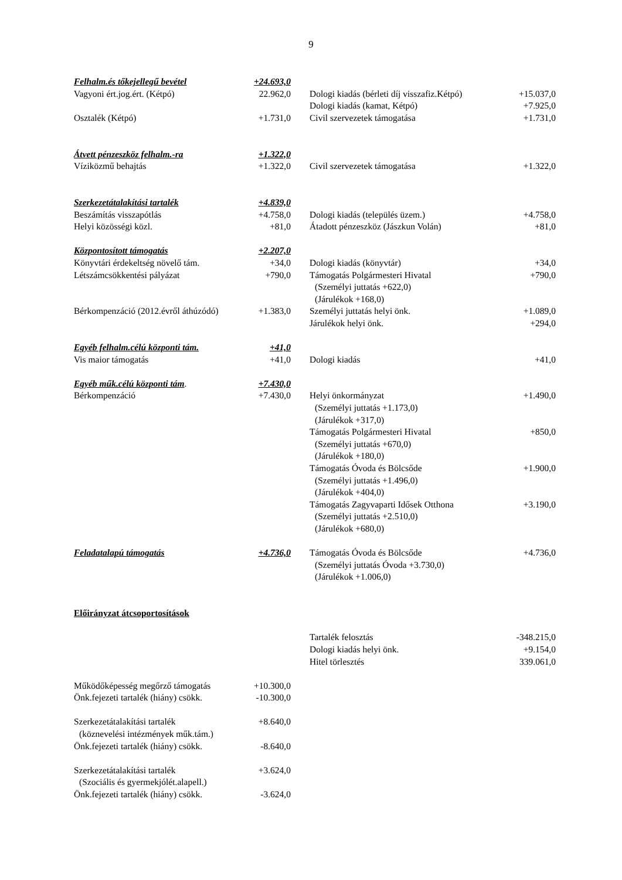9
| Felhalm.és tőkejellegű bevétel | +24.693,0 | | | |
| Vagyoni ért.jog.ért. (Kétpó) | 22.962,0 | | Dologi kiadás (bérleti díj visszafiz.Kétpó) | +15.037,0 |
| | | | Dologi kiadás (kamat, Kétpó) | +7.925,0 |
| Osztalék (Kétpó) | +1.731,0 | | Civil szervezetek támogatása | +1.731,0 |
| Átvett pénzeszköz felhalm.-ra | +1.322,0 | | | |
| Víziközmű behajtás | +1.322,0 | | Civil szervezetek támogatása | +1.322,0 |
| Szerkezetátalakítási tartalék | +4.839,0 | | | |
| Beszámítás visszapótlás | +4.758,0 | | Dologi kiadás (település üzem.) | +4.758,0 |
| Helyi közösségi közl. | +81,0 | | Átadott pénzeszköz (Jászkun Volán) | +81,0 |
| Központosított támogatás | +2.207,0 | | | |
| Könyvtári érdekeltség növelő tám. | +34,0 | | Dologi kiadás (könyvtár) | +34,0 |
| Létszámcsökkentési pályázat | +790,0 | | Támogatás Polgármesteri Hivatal | +790,0 |
| | | | (Személyi juttatás +622,0) | |
| | | | (Járulékok +168,0) | |
| Bérkompenzáció (2012.évről áthúzódó) | +1.383,0 | | Személyi juttatás helyi önk. | +1.089,0 |
| | | | Járulékok helyi önk. | +294,0 |
| Egyéb felhalm.célú központi tám. | +41,0 | | | |
| Vis maior támogatás | +41,0 | | Dologi kiadás | +41,0 |
| Egyéb műk.célú központi tám . | +7.430,0 | | | |
| Bérkompenzáció | +7.430,0 | | Helyi önkormányzat | +1.490,0 |
| | | | (Személyi juttatás +1.173,0) | |
| | | | (Járulékok +317,0) | |
| | | | Támogatás Polgármesteri Hivatal | +850,0 |
| | | | (Személyi juttatás +670,0) | |
| | | | (Járulékok +180,0) | |
| | | | Támogatás Óvoda és Bölcsőde | +1.900,0 |
| | | | (Személyi juttatás +1.496,0) | |
| | | | (Járulékok +404,0) | |
| | | | Támogatás Zagyvaparti Idősek Otthona | +3.190,0 |
| | | | (Személyi juttatás +2.510,0) | |
| | | | (Járulékok +680,0) | |
| Feladatalapú támogatás | +4.736,0 | | Támogatás Óvoda és Bölcsőde | +4.736,0 |
| | | | (Személyi juttatás Óvoda +3.730,0) | |
| | | | (Járulékok +1.006,0) | |
| Előirányzat átcsoportosítások | | | | |
| | | | Tartalék felosztás | -348.215,0 |
| | | | Dologi kiadás helyi önk. | +9.154,0 |
| | | | Hitel törlesztés | 339.061,0 |
| Működőképesség megőrző támogatás | +10.300,0 | | | |
| Önk.fejezeti tartalék (hiány) csökk. | -10.300,0 | | | |
| Szerkezetátalakítási tartalék | +8.640,0 | | | |
| (köznevelési intézmények műk.tám.) | | | | |
| Önk.fejezeti tartalék (hiány) csökk. | -8.640,0 | | | |
| Szerkezetátalakítási tartalék | +3.624,0 | | | |
| (Szociális és gyermekjólét.alapell.) | | | | |
| Önk.fejezeti tartalék (hiány) csökk. | -3.624,0 | | | |